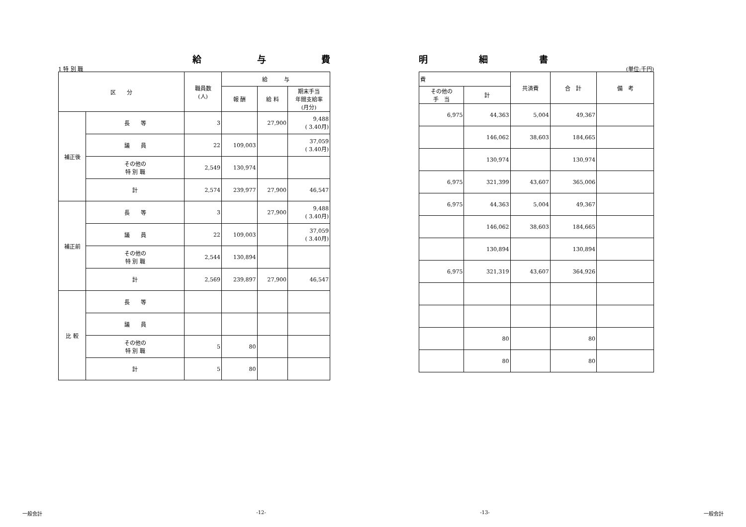給 与 費
1 特 別 職
| 区 分 | | 職員数 (人) | 給 与 | | |
| --- | --- | --- | --- | --- | --- |
| | | | 報 酬 | 給 料 | 期末手当 年間支給率 (月分) |
| 補正後 | 長 等 | 3 | | 27,900 | 9,488 ( 3.40月) |
| | 議 員 | 22 | 109,003 | | 37,059 ( 3.40月) |
| | その他の 特 別 職 | 2,549 | 130,974 | | |
| | 計 | 2,574 | 239,977 | 27,900 | 46,547 |
| 補正前 | 長 等 | 3 | | 27,900 | 9,488 ( 3.40月) |
| | 議 員 | 22 | 109,003 | | 37,059 ( 3.40月) |
| | その他の 特 別 職 | 2,544 | 130,894 | | |
| | 計 | 2,569 | 239,897 | 27,900 | 46,547 |
| 比 較 | 長 等 | | | | |
| | 議 員 | | | | |
| | その他の 特 別 職 | 5 | 80 | | |
| | 計 | 5 | 80 | | |
明 細 書
(単位:千円)
| 費 | | 共済費 | 合 計 | 備 考 |
| --- | --- | --- | --- | --- |
| その他の 手 当 | 計 | | | |
| 6,975 | 44,363 | 5,004 | 49,367 | |
| | 146,062 | 38,603 | 184,665 | |
| | 130,974 | | 130,974 | |
| 6,975 | 321,399 | 43,607 | 365,006 | |
| 6,975 | 44,363 | 5,004 | 49,367 | |
| | 146,062 | 38,603 | 184,665 | |
| | 130,894 | | 130,894 | |
| 6,975 | 321,319 | 43,607 | 364,926 | |
| | 80 | | 80 | |
| | 80 | | 80 | |
一般会計 -12- -13- 一般会計